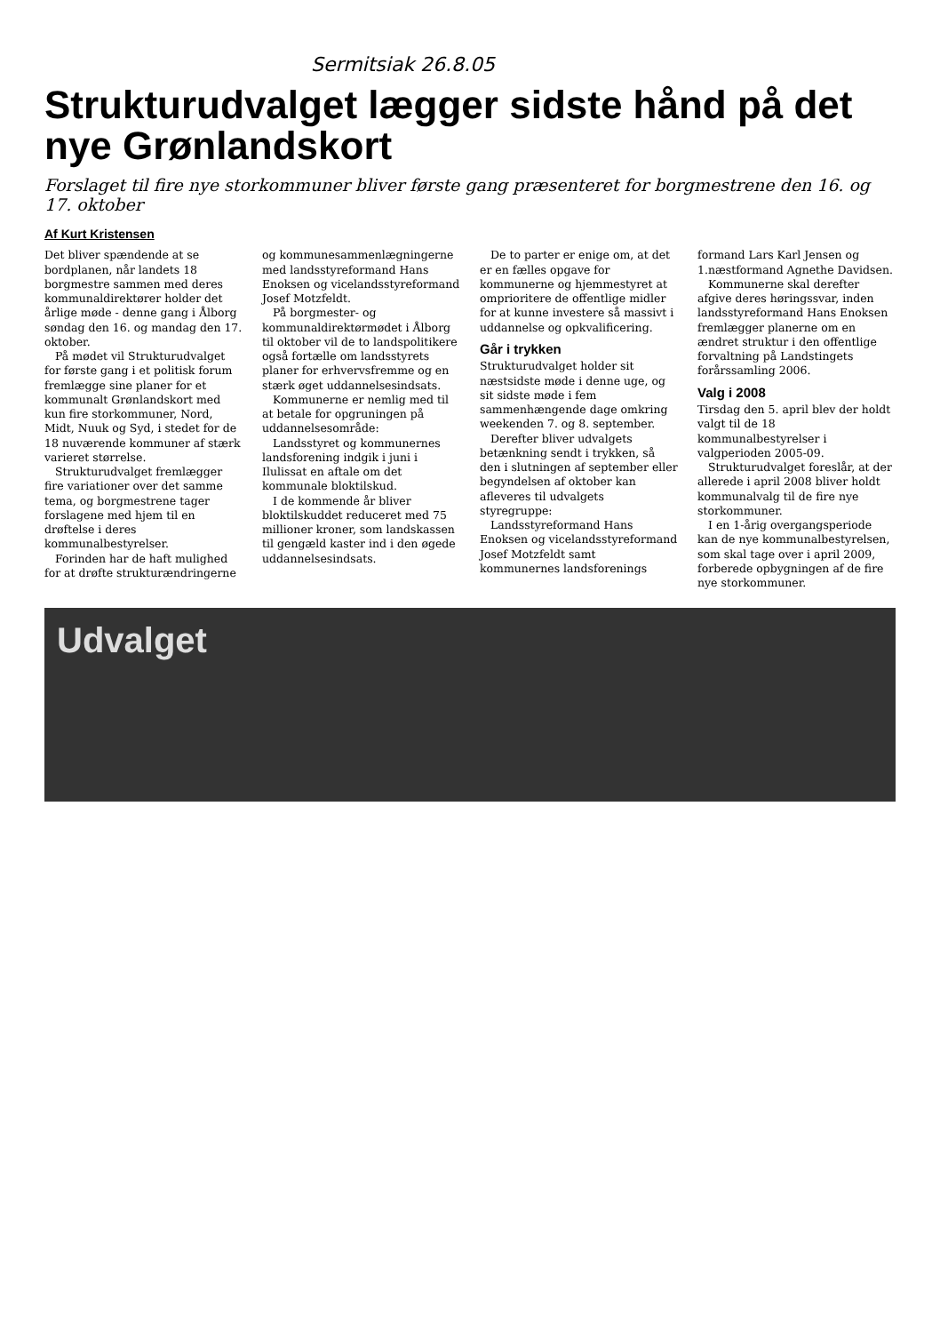Sermitsiak 26.8.05
Strukturudvalget lægger sidste hånd på det nye Grønlandskort
Forslaget til fire nye storkommuner bliver første gang præsenteret for borgmestrene den 16. og 17. oktober
Af Kurt Kristensen
Det bliver spændende at se bordplanen, når landets 18 borgmestre sammen med deres kommunaldirektører holder det årlige møde - denne gang i Ålborg søndag den 16. og mandag den 17. oktober.
På mødet vil Strukturudvalget for første gang i et politisk forum fremlægge sine planer for et kommunalt Grønlandskort med kun fire storkommuner, Nord, Midt, Nuuk og Syd, i stedet for de 18 nuværende kommuner af stærk varieret størrelse.
Strukturudvalget fremlægger fire variationer over det samme tema, og borgmestrene tager forslagene med hjem til en drøftelse i deres kommunalbestyrelser.
Forinden har de haft mulighed for at drøfte strukturændringerne og kommunesammenlægningerne med landsstyreformand Hans Enoksen og vicelandsstyreformand Josef Motzfeldt.
På borgmester- og kommunaldirektørmødet i Ålborg til oktober vil de to landspolitikere også fortælle om landsstyrets planer for erhvervsfremme og en stærk øget uddannelsesindsats.
Kommunerne er nemlig med til at betale for opgruningen på uddannelsesområde:
Landsstyret og kommunernes landsforening indgik i juni i Ilulissat en aftale om det kommunale bloktilskud.
I de kommende år bliver bloktilskuddet reduceret med 75 millioner kroner, som landskassen til gengæld kaster ind i den øgede uddannelsesindsats.
De to parter er enige om, at det er en fælles opgave for kommunerne og hjemmestyret at omprioritere de offentlige midler for at kunne investere så massivt i uddannelse og opkvalificering.
Går i trykken
Strukturudvalget holder sit næstsidste møde i denne uge, og sit sidste møde i fem sammenhængende dage omkring weekenden 7. og 8. september.
Derefter bliver udvalgets betænkning sendt i trykken, så den i slutningen af september eller begyndelsen af oktober kan afleveres til udvalgets styregruppe:
Landsstyreformand Hans Enoksen og vicelandsstyreformand Josef Motzfeldt samt kommunernes landsforenings formand Lars Karl Jensen og 1.næstformand Agnethe Davidsen.
Kommunerne skal derefter afgive deres høringssvar, inden landsstyreformand Hans Enoksen fremlægger planerne om en ændret struktur i den offentlige forvaltning på Landstingets forårssamling 2006.
Valg i 2008
Tirsdag den 5. april blev der holdt valgt til de 18 kommunalbestyrelser i valgperioden 2005-09.
Strukturudvalget foreslår, at der allerede i april 2008 bliver holdt kommunalvalg til de fire nye storkommuner.
I en 1-årig overgangsperiode kan de nye kommunalbestyrelsen, som skal tage over i april 2009, forberede opbygningen af de fire nye storkommuner.
Udvalget